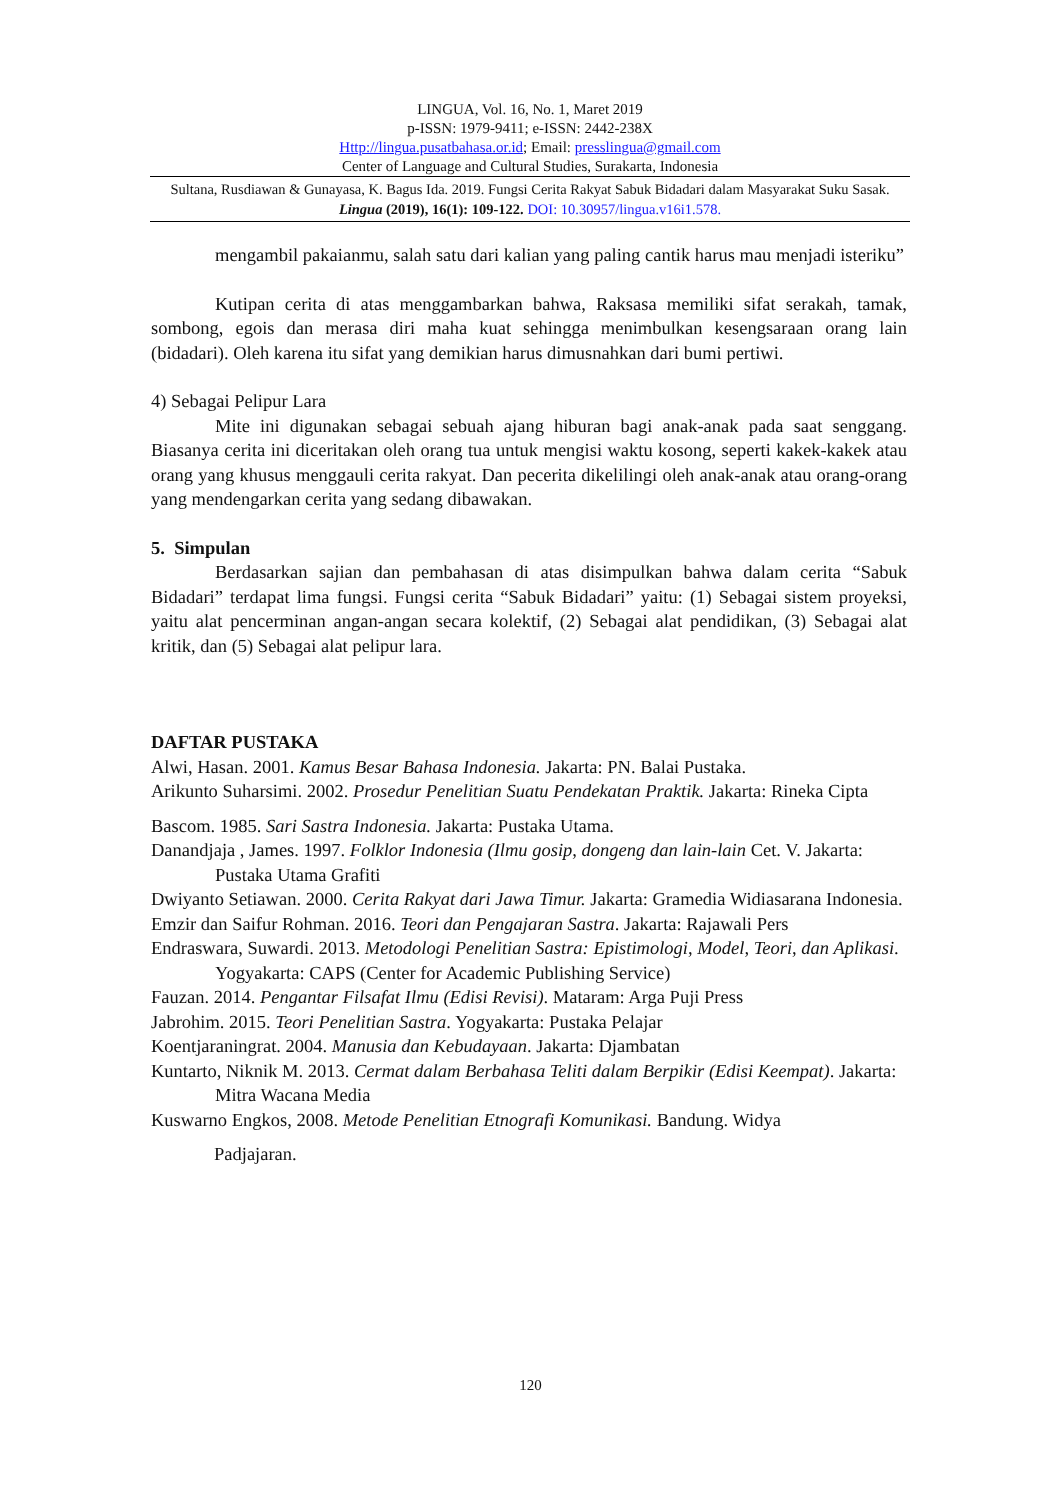LINGUA, Vol. 16, No. 1, Maret 2019
p-ISSN: 1979-9411; e-ISSN: 2442-238X
Http://lingua.pusatbahasa.or.id; Email: presslingua@gmail.com
Center of Language and Cultural Studies, Surakarta, Indonesia
Sultana, Rusdiawan & Gunayasa, K. Bagus Ida. 2019. Fungsi Cerita Rakyat Sabuk Bidadari dalam Masyarakat Suku Sasak. Lingua (2019), 16(1): 109-122. DOI: 10.30957/lingua.v16i1.578.
mengambil pakaianmu, salah satu dari kalian yang paling cantik harus mau menjadi isteriku”
Kutipan cerita di atas menggambarkan bahwa, Raksasa memiliki sifat serakah, tamak, sombong, egois dan merasa diri maha kuat sehingga menimbulkan kesengsaraan orang lain (bidadari). Oleh karena itu sifat yang demikian harus dimusnahkan dari bumi pertiwi.
4) Sebagai Pelipur Lara
Mite ini digunakan sebagai sebuah ajang hiburan bagi anak-anak pada saat senggang. Biasanya cerita ini diceritakan oleh orang tua untuk mengisi waktu kosong, seperti kakek-kakek atau orang yang khusus menggauli cerita rakyat. Dan pecerita dikelilingi oleh anak-anak atau orang-orang yang mendengarkan cerita yang sedang dibawakan.
5. Simpulan
Berdasarkan sajian dan pembahasan di atas disimpulkan bahwa dalam cerita “Sabuk Bidadari” terdapat lima fungsi. Fungsi cerita “Sabuk Bidadari” yaitu: (1) Sebagai sistem proyeksi, yaitu alat pencerminan angan-angan secara kolektif, (2) Sebagai alat pendidikan, (3) Sebagai alat kritik, dan (5) Sebagai alat pelipur lara.
DAFTAR PUSTAKA
Alwi, Hasan. 2001. Kamus Besar Bahasa Indonesia. Jakarta: PN. Balai Pustaka.
Arikunto Suharsimi. 2002. Prosedur Penelitian Suatu Pendekatan Praktik. Jakarta: Rineka Cipta
Bascom. 1985. Sari Sastra Indonesia. Jakarta: Pustaka Utama.
Danandjaja , James. 1997. Folklor Indonesia (Ilmu gosip, dongeng dan lain-lain Cet. V. Jakarta: Pustaka Utama Grafiti
Dwiyanto Setiawan. 2000. Cerita Rakyat dari Jawa Timur. Jakarta: Gramedia Widiasarana Indonesia.
Emzir dan Saifur Rohman. 2016. Teori dan Pengajaran Sastra. Jakarta: Rajawali Pers
Endraswara, Suwardi. 2013. Metodologi Penelitian Sastra: Epistimologi, Model, Teori, dan Aplikasi. Yogyakarta: CAPS (Center for Academic Publishing Service)
Fauzan. 2014. Pengantar Filsafat Ilmu (Edisi Revisi). Mataram: Arga Puji Press
Jabrohim. 2015. Teori Penelitian Sastra. Yogyakarta: Pustaka Pelajar
Koentjaraningrat. 2004. Manusia dan Kebudayaan. Jakarta: Djambatan
Kuntarto, Niknik M. 2013. Cermat dalam Berbahasa Teliti dalam Berpikir (Edisi Keempat). Jakarta: Mitra Wacana Media
Kuswarno Engkos, 2008. Metode Penelitian Etnografi Komunikasi. Bandung. Widya
Padjajaran.
120